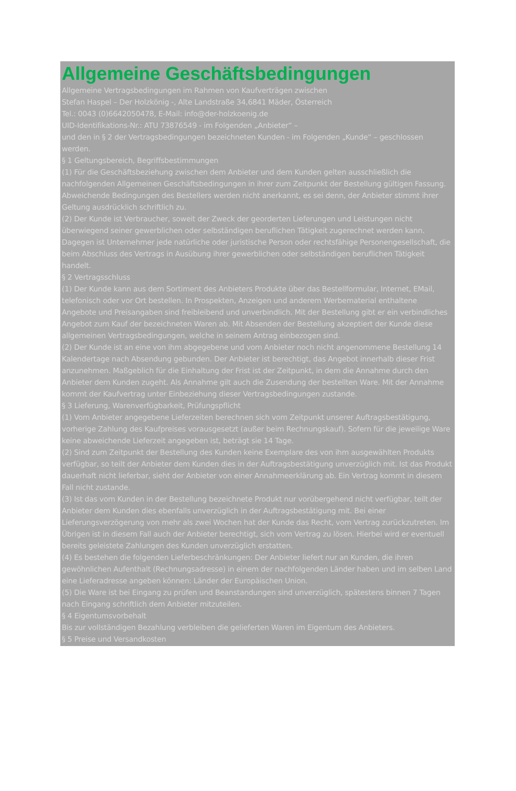Allgemeine Geschäftsbedingungen
Allgemeine Vertragsbedingungen im Rahmen von Kaufverträgen zwischen
Stefan Haspel – Der Holzkönig -, Alte Landstraße 34,6841 Mäder, Österreich
Tel.: 0043 (0)6642050478, E-Mail: info@der-holzkoenig.de
UID-Identifikations-Nr.: ATU 73876549 - im Folgenden „Anbieter“ –
und den in § 2 der Vertragsbedingungen bezeichneten Kunden - im Folgenden „Kunde“ – geschlossen werden.
§ 1 Geltungsbereich, Begriffsbestimmungen
(1) Für die Geschäftsbeziehung zwischen dem Anbieter und dem Kunden gelten ausschließlich die nachfolgenden Allgemeinen Geschäftsbedingungen in ihrer zum Zeitpunkt der Bestellung gültigen Fassung. Abweichende Bedingungen des Bestellers werden nicht anerkannt, es sei denn, der Anbieter stimmt ihrer Geltung ausdrücklich schriftlich zu.
(2) Der Kunde ist Verbraucher, soweit der Zweck der georderten Lieferungen und Leistungen nicht überwiegend seiner gewerblichen oder selbständigen beruflichen Tätigkeit zugerechnet werden kann. Dagegen ist Unternehmer jede natürliche oder juristische Person oder rechtsfähige Personengesellschaft, die beim Abschluss des Vertrags in Ausübung ihrer gewerblichen oder selbständigen beruflichen Tätigkeit handelt.
§ 2 Vertragsschluss
(1) Der Kunde kann aus dem Sortiment des Anbieters Produkte über das Bestellformular, Internet, EMail,
telefonisch oder vor Ort bestellen. In Prospekten, Anzeigen und anderem Werbematerial enthaltene Angebote und Preisangaben sind freibleibend und unverbindlich. Mit der Bestellung gibt er ein verbindliches Angebot zum Kauf der bezeichneten Waren ab. Mit Absenden der Bestellung akzeptiert der Kunde diese allgemeinen Vertragsbedingungen, welche in seinem Antrag einbezogen sind.
(2) Der Kunde ist an eine von ihm abgegebene und vom Anbieter noch nicht angenommene Bestellung 14 Kalendertage nach Absendung gebunden. Der Anbieter ist berechtigt, das Angebot innerhalb dieser Frist anzunehmen. Maßgeblich für die Einhaltung der Frist ist der Zeitpunkt, in dem die Annahme durch den Anbieter dem Kunden zugeht. Als Annahme gilt auch die Zusendung der bestellten Ware. Mit der Annahme kommt der Kaufvertrag unter Einbeziehung dieser Vertragsbedingungen zustande.
§ 3 Lieferung, Warenverfügbarkeit, Prüfungspflicht
(1) Vom Anbieter angegebene Lieferzeiten berechnen sich vom Zeitpunkt unserer Auftragsbestätigung, vorherige Zahlung des Kaufpreises vorausgesetzt (außer beim Rechnungskauf). Sofern für die jeweilige Ware keine abweichende Lieferzeit angegeben ist, beträgt sie 14 Tage.
(2) Sind zum Zeitpunkt der Bestellung des Kunden keine Exemplare des von ihm ausgewählten Produkts verfügbar, so teilt der Anbieter dem Kunden dies in der Auftragsbestätigung unverzüglich mit. Ist das Produkt dauerhaft nicht lieferbar, sieht der Anbieter von einer Annahmeerklärung ab. Ein Vertrag kommt in diesem Fall nicht zustande.
(3) Ist das vom Kunden in der Bestellung bezeichnete Produkt nur vorübergehend nicht verfügbar, teilt der Anbieter dem Kunden dies ebenfalls unverzüglich in der Auftragsbestätigung mit. Bei einer Lieferungsverzögerung von mehr als zwei Wochen hat der Kunde das Recht, vom Vertrag zurückzutreten. Im Übrigen ist in diesem Fall auch der Anbieter berechtigt, sich vom Vertrag zu lösen. Hierbei wird er eventuell bereits geleistete Zahlungen des Kunden unverzüglich erstatten.
(4) Es bestehen die folgenden Lieferbeschränkungen: Der Anbieter liefert nur an Kunden, die ihren gewöhnlichen Aufenthalt (Rechnungsadresse) in einem der nachfolgenden Länder haben und im selben Land eine Lieferadresse angeben können: Länder der Europäischen Union.
(5) Die Ware ist bei Eingang zu prüfen und Beanstandungen sind unverzüglich, spätestens binnen 7 Tagen nach Eingang schriftlich dem Anbieter mitzuteilen.
§ 4 Eigentumsvorbehalt
Bis zur vollständigen Bezahlung verbleiben die gelieferten Waren im Eigentum des Anbieters.
§ 5 Preise und Versandkosten